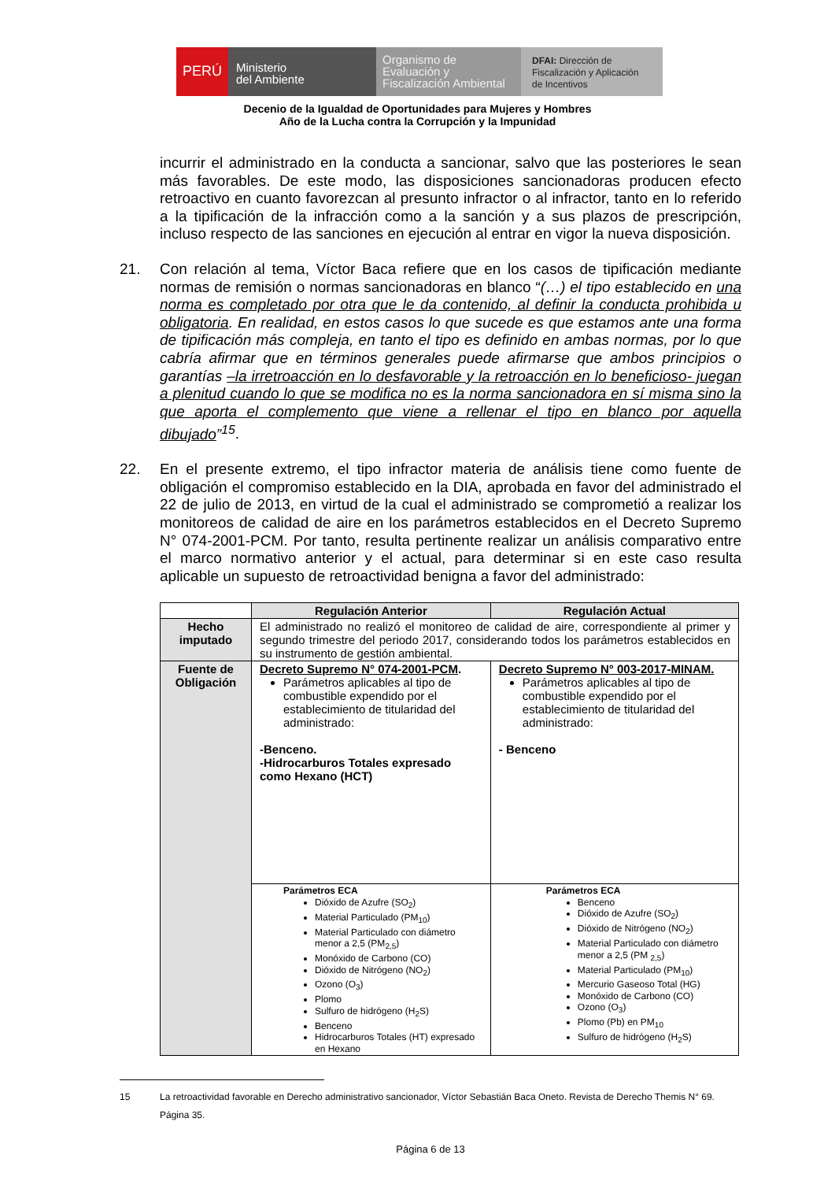PERÚ
Ministerio
del Ambiente
Organismo de
Evaluación y
Fiscalización Ambiental
DFAI: Dirección de
Fiscalización y Aplicación
de Incentivos
Decenio de la Igualdad de Oportunidades para Mujeres y Hombres
Año de la Lucha contra la Corrupción y la Impunidad
incurrir el administrado en la conducta a sancionar, salvo que las posteriores le sean más favorables. De este modo, las disposiciones sancionadoras producen efecto retroactivo en cuanto favorezcan al presunto infractor o al infractor, tanto en lo referido a la tipificación de la infracción como a la sanción y a sus plazos de prescripción, incluso respecto de las sanciones en ejecución al entrar en vigor la nueva disposición.
21. Con relación al tema, Víctor Baca refiere que en los casos de tipificación mediante normas de remisión o normas sancionadoras en blanco “(…) el tipo establecido en una norma es completado por otra que le da contenido, al definir la conducta prohibida u obligatoria. En realidad, en estos casos lo que sucede es que estamos ante una forma de tipificación más compleja, en tanto el tipo es definido en ambas normas, por lo que cabría afirmar que en términos generales puede afirmarse que ambos principios o garantías –la irretroacción en lo desfavorable y la retroacción en lo beneficioso- juegan a plenitud cuando lo que se modifica no es la norma sancionadora en sí misma sino la que aporta el complemento que viene a rellenar el tipo en blanco por aquella dibujado”<sup>15</sup>.
22. En el presente extremo, el tipo infractor materia de análisis tiene como fuente de obligación el compromiso establecido en la DIA, aprobada en favor del administrado el 22 de julio de 2013, en virtud de la cual el administrado se comprometió a realizar los monitoreos de calidad de aire en los parámetros establecidos en el Decreto Supremo N° 074-2001-PCM. Por tanto, resulta pertinente realizar un análisis comparativo entre el marco normativo anterior y el actual, para determinar si en este caso resulta aplicable un supuesto de retroactividad benigna a favor del administrado:
| | Regulación Anterior | Regulación Actual |
| Hecho imputado | El administrado no realizó el monitoreo de calidad de aire, correspondiente al primer y segundo trimestre del periodo 2017, considerando todos los parámetros establecidos en su instrumento de gestión ambiental. | |
| Fuente de Obligación | Decreto Supremo N° 074-2001-PCM . Parámetros aplicables al tipo de combustible expendido por el establecimiento de titularidad del administrado: -Benceno. -Hidrocarburos Totales expresado como Hexano (HCT) | Decreto Supremo N° 003-2017-MINAM. Parámetros aplicables al tipo de combustible expendido por el establecimiento de titularidad del administrado: - Benceno |
| | Parámetros ECA Dióxido de Azufre (SO<sub>2</sub>) Material Particulado (PM<sub>10</sub>) Material Particulado con diámetro menor a 2,5 (PM<sub>2,5</sub>) Monóxido de Carbono (CO) Dióxido de Nitrógeno (NO<sub>2</sub>) Ozono (O<sub>3</sub>) Plomo Sulfuro de hidrógeno (H<sub>2</sub>S) Benceno Hidrocarburos Totales (HT) expresado en Hexano | Parámetros ECA Benceno Dióxido de Azufre (SO<sub>2</sub>) Dióxido de Nitrógeno (NO<sub>2</sub>) Material Particulado con diámetro menor a 2,5 (PM <sub>2,5</sub>) Material Particulado (PM<sub>10</sub>) Mercurio Gaseoso Total (HG) Monóxido de Carbono (CO) Ozono (O<sub>3</sub>) Plomo (Pb) en PM<sub>10</sub> Sulfuro de hidrógeno (H<sub>2</sub>S) |
15 La retroactividad favorable en Derecho administrativo sancionador, Víctor Sebastián Baca Oneto. Revista de Derecho Themis N° 69. Página 35.
Página 6 de 13